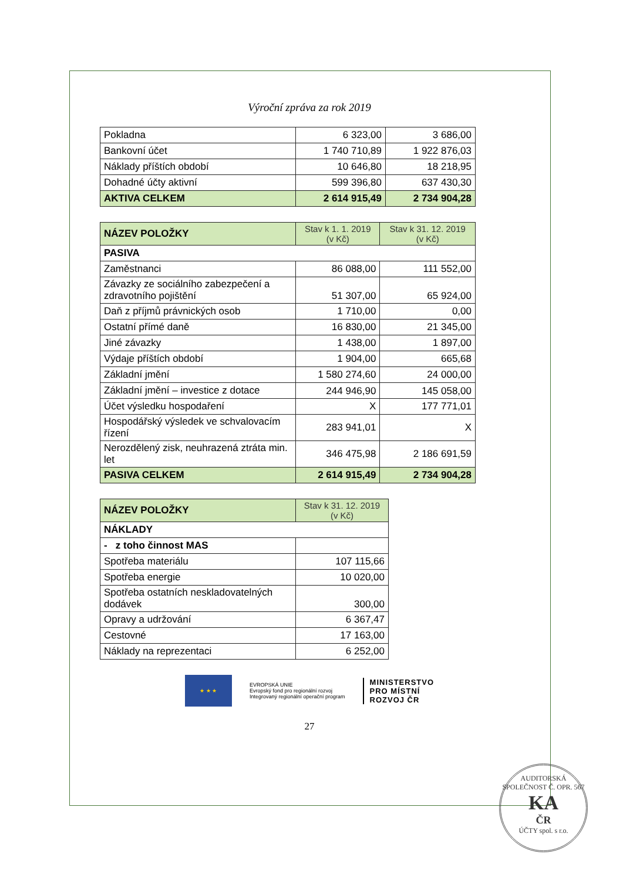Výroční zpráva za rok 2019
| Pokladna | 6 323,00 | 3 686,00 |
| Bankovní účet | 1 740 710,89 | 1 922 876,03 |
| Náklady příštích období | 10 646,80 | 18 218,95 |
| Dohadné účty aktivní | 599 396,80 | 637 430,30 |
| AKTIVA CELKEM | 2 614 915,49 | 2 734 904,28 |
| NÁZEV POLOŽKY | Stav k 1. 1. 2019 (v Kč) | Stav k 31. 12. 2019 (v Kč) |
| --- | --- | --- |
| PASIVA | | |
| Zaměstnanci | 86 088,00 | 111 552,00 |
| Závazky ze sociálního zabezpečení a zdravotního pojištění | 51 307,00 | 65 924,00 |
| Daň z příjmů právnických osob | 1 710,00 | 0,00 |
| Ostatní přímé daně | 16 830,00 | 21 345,00 |
| Jiné závazky | 1 438,00 | 1 897,00 |
| Výdaje příštích období | 1 904,00 | 665,68 |
| Základní jmění | 1 580 274,60 | 24 000,00 |
| Základní jmění – investice z dotace | 244 946,90 | 145 058,00 |
| Účet výsledku hospodaření | X | 177 771,01 |
| Hospodářský výsledek ve schvalovacím řízení | 283 941,01 | X |
| Nerozdělený zisk, neuhrazená ztráta min. let | 346 475,98 | 2 186 691,59 |
| PASIVA CELKEM | 2 614 915,49 | 2 734 904,28 |
| NÁZEV POLOŽKY | Stav k 31. 12. 2019 (v Kč) |
| --- | --- |
| NÁKLADY | |
| - z toho činnost MAS | |
| Spotřeba materiálu | 107 115,66 |
| Spotřeba energie | 10 020,00 |
| Spotřeba ostatních neskladovatelných dodávek | 300,00 |
| Opravy a udržování | 6 367,47 |
| Cestovné | 17 163,00 |
| Náklady na reprezentaci | 6 252,00 |
★ ★ ★
EVROPSKÁ UNIE
Evropský fond pro regionální rozvoj
Integrovaný regionální operační program
MINISTERSTVO
PRO MÍSTNÍ
ROZVOJ ČR
27
AUDITORSKÁ SPOLEČNOST Č. OPR. 567
KA
ČR
ÚČTY spol. s r.o.